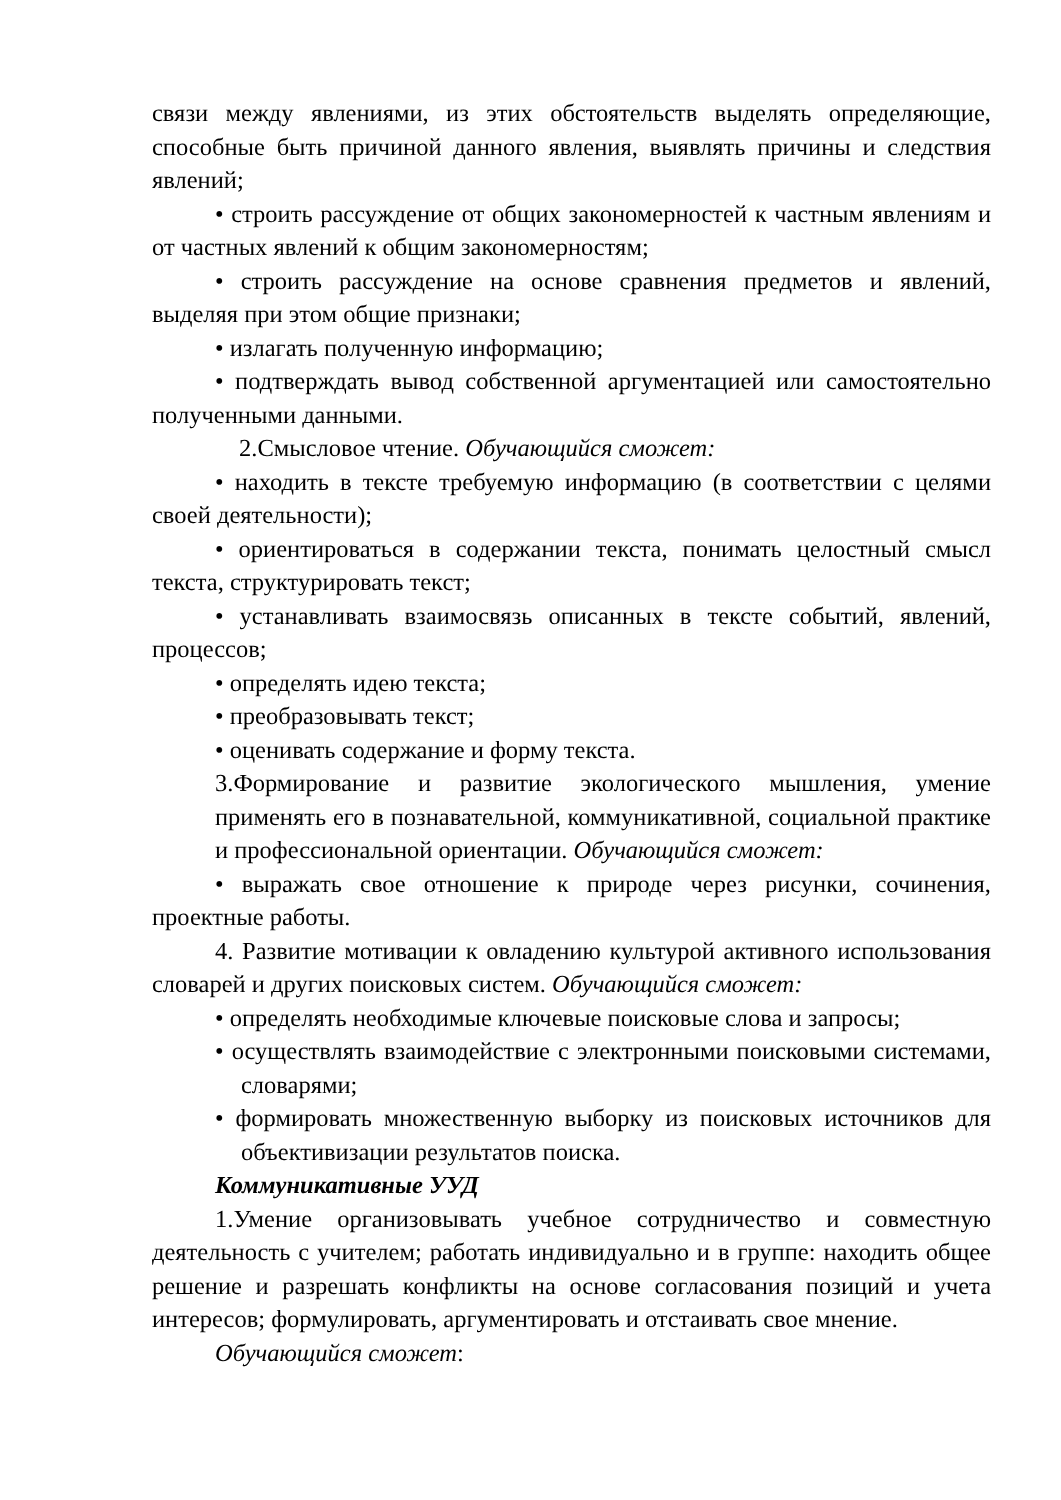связи между явлениями, из этих обстоятельств выделять определяющие, способные быть причиной данного явления, выявлять причины и следствия явлений;
• строить рассуждение от общих закономерностей к частным явлениям и от частных явлений к общим закономерностям;
• строить рассуждение на основе сравнения предметов и явлений, выделяя при этом общие признаки;
• излагать полученную информацию;
• подтверждать вывод собственной аргументацией или самостоятельно полученными данными.
2.Смысловое чтение. Обучающийся сможет:
• находить в тексте требуемую информацию (в соответствии с целями своей деятельности);
• ориентироваться в содержании текста, понимать целостный смысл текста, структурировать текст;
• устанавливать взаимосвязь описанных в тексте событий, явлений, процессов;
• определять идею текста;
• преобразовывать текст;
• оценивать содержание и форму текста.
3.Формирование и развитие экологического мышления, умение применять его в познавательной, коммуникативной, социальной практике и профессиональной ориентации. Обучающийся сможет:
• выражать свое отношение к природе через рисунки, сочинения, проектные работы.
4. Развитие мотивации к овладению культурой активного использования словарей и других поисковых систем. Обучающийся сможет:
• определять необходимые ключевые поисковые слова и запросы;
• осуществлять взаимодействие с электронными поисковыми системами, словарями;
• формировать множественную выборку из поисковых источников для объективизации результатов поиска.
Коммуникативные УУД
1.Умение организовывать учебное сотрудничество и совместную деятельность с учителем; работать индивидуально и в группе: находить общее решение и разрешать конфликты на основе согласования позиций и учета интересов; формулировать, аргументировать и отстаивать свое мнение.
Обучающийся сможет: